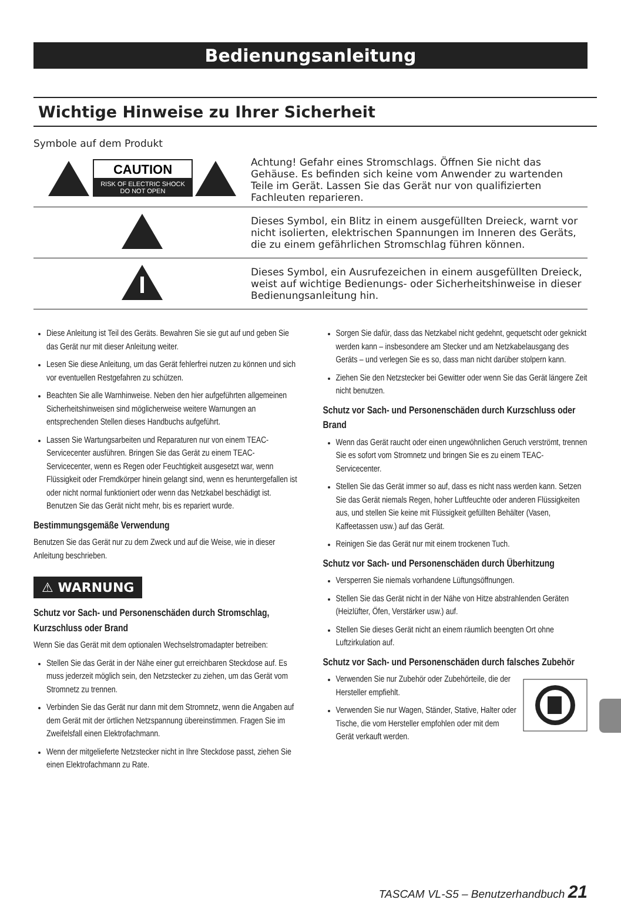Bedienungsanleitung
Wichtige Hinweise zu Ihrer Sicherheit
Symbole auf dem Produkt
| CAUTION RISK OF ELECTRIC SHOCK DO NOT OPEN | Achtung! Gefahr eines Stromschlags. Öffnen Sie nicht das Gehäuse. Es befinden sich keine vom Anwender zu wartenden Teile im Gerät. Lassen Sie das Gerät nur von qualifizierten Fachleuten reparieren. |
| | Dieses Symbol, ein Blitz in einem ausgefüllten Dreieck, warnt vor nicht isolierten, elektrischen Spannungen im Inneren des Geräts, die zu einem gefährlichen Stromschlag führen können. |
| | Dieses Symbol, ein Ausrufezeichen in einem ausgefüllten Dreieck, weist auf wichtige Bedienungs- oder Sicherheitshinweise in dieser Bedienungsanleitung hin. |
Diese Anleitung ist Teil des Geräts. Bewahren Sie sie gut auf und geben Sie das Gerät nur mit dieser Anleitung weiter.
Lesen Sie diese Anleitung, um das Gerät fehlerfrei nutzen zu können und sich vor eventuellen Restgefahren zu schützen.
Beachten Sie alle Warnhinweise. Neben den hier aufgeführten allgemeinen Sicherheitshinweisen sind möglicherweise weitere Warnungen an entsprechenden Stellen dieses Handbuchs aufgeführt.
Lassen Sie Wartungsarbeiten und Reparaturen nur von einem TEAC-Servicecenter ausführen. Bringen Sie das Gerät zu einem TEAC-Servicecenter, wenn es Regen oder Feuchtigkeit ausgesetzt war, wenn Flüssigkeit oder Fremdkörper hinein gelangt sind, wenn es heruntergefallen ist oder nicht normal funktioniert oder wenn das Netzkabel beschädigt ist. Benutzen Sie das Gerät nicht mehr, bis es repariert wurde.
Bestimmungsgemäße Verwendung
Benutzen Sie das Gerät nur zu dem Zweck und auf die Weise, wie in dieser Anleitung beschrieben.
⚠ WARNUNG
Schutz vor Sach- und Personenschäden durch Stromschlag, Kurzschluss oder Brand
Wenn Sie das Gerät mit dem optionalen Wechselstromadapter betreiben:
Stellen Sie das Gerät in der Nähe einer gut erreichbaren Steckdose auf. Es muss jederzeit möglich sein, den Netzstecker zu ziehen, um das Gerät vom Stromnetz zu trennen.
Verbinden Sie das Gerät nur dann mit dem Stromnetz, wenn die Angaben auf dem Gerät mit der örtlichen Netzspannung übereinstimmen. Fragen Sie im Zweifelsfall einen Elektrofachmann.
Wenn der mitgelieferte Netzstecker nicht in Ihre Steckdose passt, ziehen Sie einen Elektrofachmann zu Rate.
Sorgen Sie dafür, dass das Netzkabel nicht gedehnt, gequetscht oder geknickt werden kann – insbesondere am Stecker und am Netzkabelausgang des Geräts – und verlegen Sie es so, dass man nicht darüber stolpern kann.
Ziehen Sie den Netzstecker bei Gewitter oder wenn Sie das Gerät längere Zeit nicht benutzen.
Schutz vor Sach- und Personenschäden durch Kurzschluss oder Brand
Wenn das Gerät raucht oder einen ungewöhnlichen Geruch verströmt, trennen Sie es sofort vom Stromnetz und bringen Sie es zu einem TEAC-Servicecenter.
Stellen Sie das Gerät immer so auf, dass es nicht nass werden kann. Setzen Sie das Gerät niemals Regen, hoher Luftfeuchte oder anderen Flüssigkeiten aus, und stellen Sie keine mit Flüssigkeit gefüllten Behälter (Vasen, Kaffeetassen usw.) auf das Gerät.
Reinigen Sie das Gerät nur mit einem trockenen Tuch.
Schutz vor Sach- und Personenschäden durch Überhitzung
Versperren Sie niemals vorhandene Lüftungsöffnungen.
Stellen Sie das Gerät nicht in der Nähe von Hitze abstrahlenden Geräten (Heizlüfter, Öfen, Verstärker usw.) auf.
Stellen Sie dieses Gerät nicht an einem räumlich beengten Ort ohne Luftzirkulation auf.
Schutz vor Sach- und Personenschäden durch falsches Zubehör
Verwenden Sie nur Zubehör oder Zubehörteile, die der Hersteller empfiehlt.
Verwenden Sie nur Wagen, Ständer, Stative, Halter oder Tische, die vom Hersteller empfohlen oder mit dem Gerät verkauft werden.
TASCAM VL-S5 – Benutzerhandbuch 21